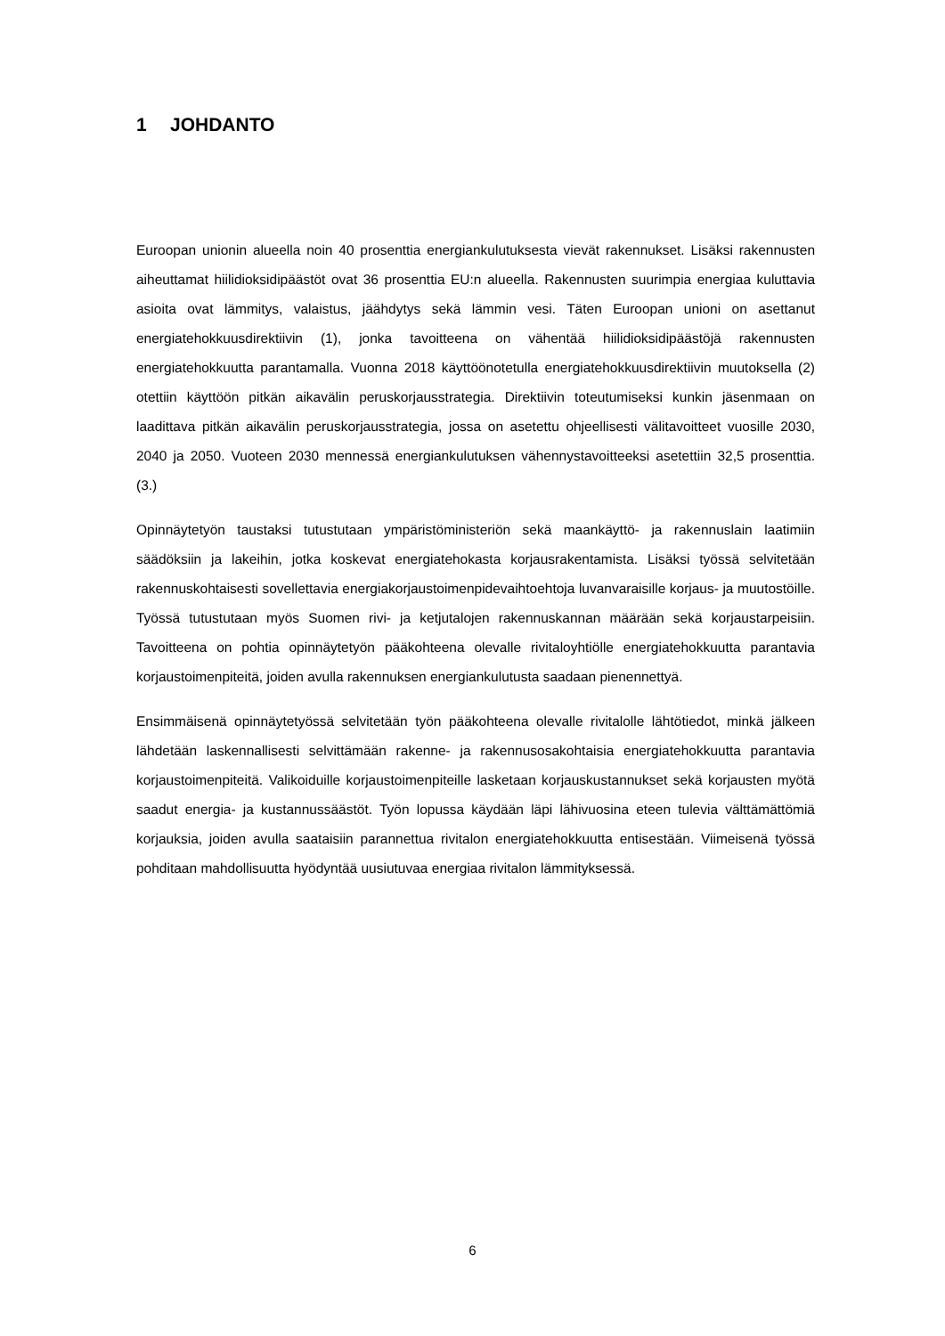1 JOHDANTO
Euroopan unionin alueella noin 40 prosenttia energiankulutuksesta vievät rakennukset. Lisäksi rakennusten aiheuttamat hiilidioksidipäästöt ovat 36 prosenttia EU:n alueella. Rakennusten suurimpia energiaa kuluttavia asioita ovat lämmitys, valaistus, jäähdytys sekä lämmin vesi. Täten Euroopan unioni on asettanut energiatehokkuusdirektiivin (1), jonka tavoitteena on vähentää hiilidioksidipäästöjä rakennusten energiatehokkuutta parantamalla. Vuonna 2018 käyttöönotetulla energiatehokkuusdirektiivin muutoksella (2) otettiin käyttöön pitkän aikavälin peruskorjausstrategia. Direktiivin toteutumiseksi kunkin jäsenmaan on laadittava pitkän aikavälin peruskorjausstrategia, jossa on asetettu ohjeellisesti välitavoitteet vuosille 2030, 2040 ja 2050. Vuoteen 2030 mennessä energiankulutuksen vähennystavoitteeksi asetettiin 32,5 prosenttia. (3.)
Opinnäytetyön taustaksi tutustutaan ympäristöministeriön sekä maankäyttö- ja rakennuslain laatimiin säädöksiin ja lakeihin, jotka koskevat energiatehokasta korjausrakentamista. Lisäksi työssä selvitetään rakennuskohtaisesti sovellettavia energiakorjaustoimenpidevaihtoehtoja luvanvaraisille korjaus- ja muutostöille. Työssä tutustutaan myös Suomen rivi- ja ketjutalojen rakennuskannan määrään sekä korjaustarpeisiin. Tavoitteena on pohtia opinnäytetyön pääkohteena olevalle rivitaloyhtiölle energiatehokkuutta parantavia korjaustoimenpiteitä, joiden avulla rakennuksen energiankulutusta saadaan pienennettyä.
Ensimmäisenä opinnäytetyössä selvitetään työn pääkohteena olevalle rivitalolle lähtötiedot, minkä jälkeen lähdetään laskennallisesti selvittämään rakenne- ja rakennusosakohtaisia energiatehokkuutta parantavia korjaustoimenpiteitä. Valikoiduille korjaustoimenpiteille lasketaan korjauskustannukset sekä korjausten myötä saadut energia- ja kustannussäästöt. Työn lopussa käydään läpi lähivuosina eteen tulevia välttämättömiä korjauksia, joiden avulla saataisiin parannettua rivitalon energiatehokkuutta entisestään. Viimeisenä työssä pohditaan mahdollisuutta hyödyntää uusiutuvaa energiaa rivitalon lämmityksessä.
6